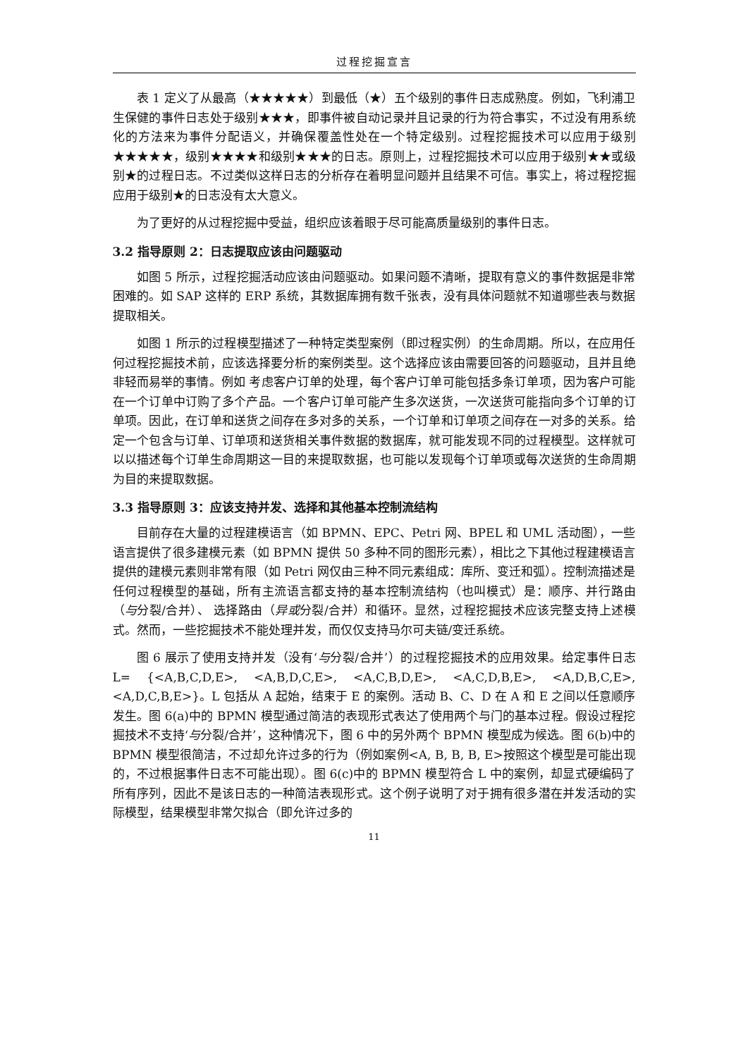过程挖掘宣言
表 1 定义了从最高（★★★★★）到最低（★）五个级别的事件日志成熟度。例如，飞利浦卫生保健的事件日志处于级别★★★，即事件被自动记录并且记录的行为符合事实，不过没有用系统化的方法来为事件分配语义，并确保覆盖性处在一个特定级别。过程挖掘技术可以应用于级别★★★★★，级别★★★★和级别★★★的日志。原则上，过程挖掘技术可以应用于级别★★或级别★的过程日志。不过类似这样日志的分析存在着明显问题并且结果不可信。事实上，将过程挖掘应用于级别★的日志没有太大意义。
为了更好的从过程挖掘中受益，组织应该着眼于尽可能高质量级别的事件日志。
3.2 指导原则 2：日志提取应该由问题驱动
如图 5 所示，过程挖掘活动应该由问题驱动。如果问题不清晰，提取有意义的事件数据是非常困难的。如 SAP 这样的 ERP 系统，其数据库拥有数千张表，没有具体问题就不知道哪些表与数据提取相关。
如图 1 所示的过程模型描述了一种特定类型案例（即过程实例）的生命周期。所以，在应用任何过程挖掘技术前，应该选择要分析的案例类型。这个选择应该由需要回答的问题驱动，且并且绝非轻而易举的事情。例如 考虑客户订单的处理，每个客户订单可能包括多条订单项，因为客户可能在一个订单中订购了多个产品。一个客户订单可能产生多次送货，一次送货可能指向多个订单的订单项。因此，在订单和送货之间存在多对多的关系，一个订单和订单项之间存在一对多的关系。给定一个包含与订单、订单项和送货相关事件数据的数据库，就可能发现不同的过程模型。这样就可以以描述每个订单生命周期这一目的来提取数据，也可能以发现每个订单项或每次送货的生命周期为目的来提取数据。
3.3 指导原则 3：应该支持并发、选择和其他基本控制流结构
目前存在大量的过程建模语言（如 BPMN、EPC、Petri 网、BPEL 和 UML 活动图），一些语言提供了很多建模元素（如 BPMN 提供 50 多种不同的图形元素），相比之下其他过程建模语言提供的建模元素则非常有限（如 Petri 网仅由三种不同元素组成：库所、变迁和弧）。控制流描述是任何过程模型的基础，所有主流语言都支持的基本控制流结构（也叫模式）是：顺序、并行路由（与分裂/合并）、 选择路由（异或分裂/合并）和循环。显然，过程挖掘技术应该完整支持上述模式。然而，一些挖掘技术不能处理并发，而仅仅支持马尔可夫链/变迁系统。
图 6 展示了使用支持并发（没有‘与分裂/合并’）的过程挖掘技术的应用效果。给定事件日志 L= {<A,B,C,D,E>, <A,B,D,C,E>, <A,C,B,D,E>, <A,C,D,B,E>, <A,D,B,C,E>, <A,D,C,B,E>}。L 包括从 A 起始，结束于 E 的案例。活动 B、C、D 在 A 和 E 之间以任意顺序发生。图 6(a)中的 BPMN 模型通过简洁的表现形式表达了使用两个与门的基本过程。假设过程挖掘技术不支持‘与分裂/合并’，这种情况下，图 6 中的另外两个 BPMN 模型成为候选。图 6(b)中的 BPMN 模型很简洁，不过却允许过多的行为（例如案例<A, B, B, B, E>按照这个模型是可能出现的，不过根据事件日志不可能出现）。图 6(c)中的 BPMN 模型符合 L 中的案例，却显式硬编码了所有序列，因此不是该日志的一种简洁表现形式。这个例子说明了对于拥有很多潜在并发活动的实际模型，结果模型非常欠拟合（即允许过多的
11